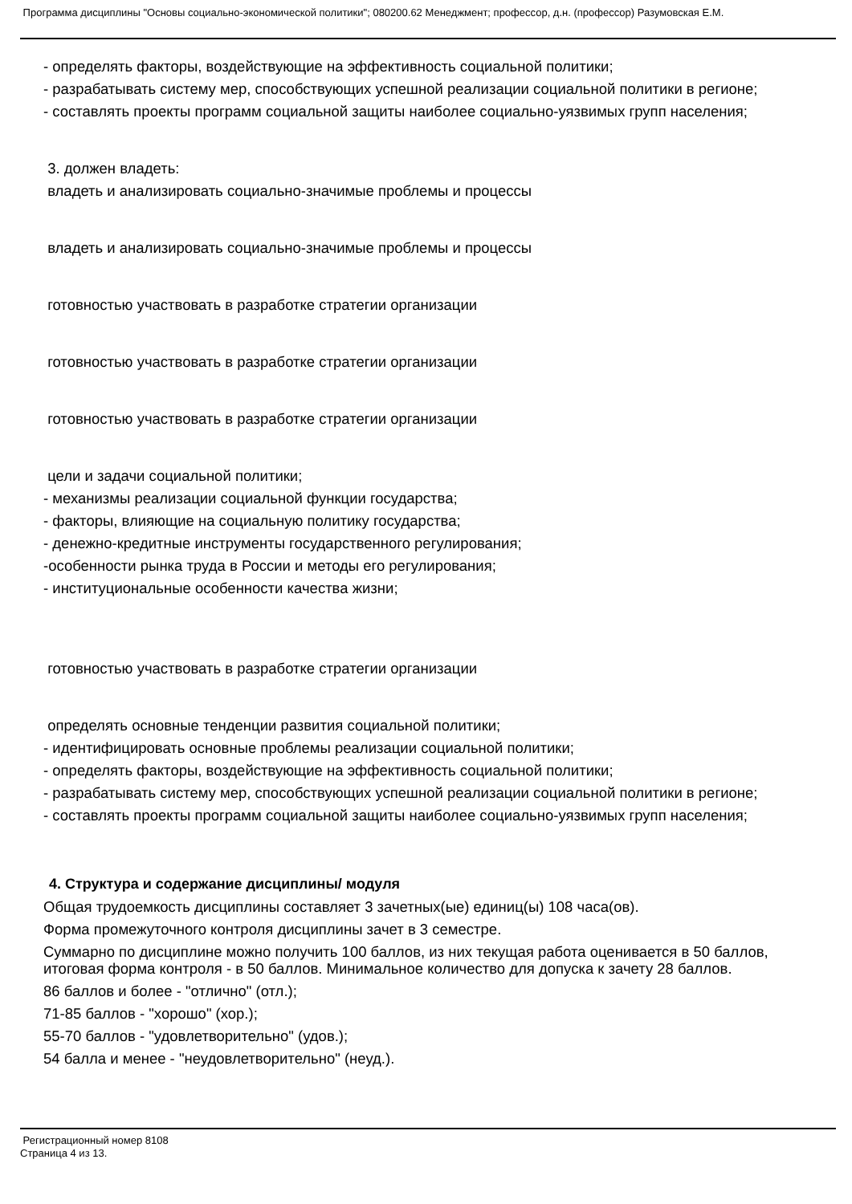Программа дисциплины "Основы социально-экономической политики"; 080200.62 Менеджмент; профессор, д.н. (профессор) Разумовская Е.М.
- определять факторы, воздействующие на эффективность социальной политики;
- разрабатывать систему мер, способствующих успешной реализации социальной политики в регионе;
- составлять проекты программ социальной защиты наиболее социально-уязвимых групп населения;
3. должен владеть:
владеть и анализировать социально-значимые проблемы и процессы
владеть и анализировать социально-значимые проблемы и процессы
готовностью участвовать в разработке стратегии организации
готовностью участвовать в разработке стратегии организации
готовностью участвовать в разработке стратегии организации
цели и задачи социальной политики;
- механизмы реализации социальной функции государства;
- факторы, влияющие на социальную политику государства;
- денежно-кредитные инструменты государственного регулирования;
-особенности рынка труда в России и методы его регулирования;
- институциональные особенности качества жизни;
готовностью участвовать в разработке стратегии организации
определять основные тенденции развития социальной политики;
- идентифицировать основные проблемы реализации социальной политики;
- определять факторы, воздействующие на эффективность социальной политики;
- разрабатывать систему мер, способствующих успешной реализации социальной политики в регионе;
- составлять проекты программ социальной защиты наиболее социально-уязвимых групп населения;
4. Структура и содержание дисциплины/ модуля
Общая трудоемкость дисциплины составляет 3 зачетных(ые) единиц(ы) 108 часа(ов).
Форма промежуточного контроля дисциплины зачет в 3 семестре.
Суммарно по дисциплине можно получить 100 баллов, из них текущая работа оценивается в 50 баллов, итоговая форма контроля - в 50 баллов. Минимальное количество для допуска к зачету 28 баллов.
86 баллов и более - "отлично" (отл.);
71-85 баллов - "хорошо" (хор.);
55-70 баллов - "удовлетворительно" (удов.);
54 балла и менее - "неудовлетворительно" (неуд.).
Регистрационный номер 8108
Страница 4 из 13.